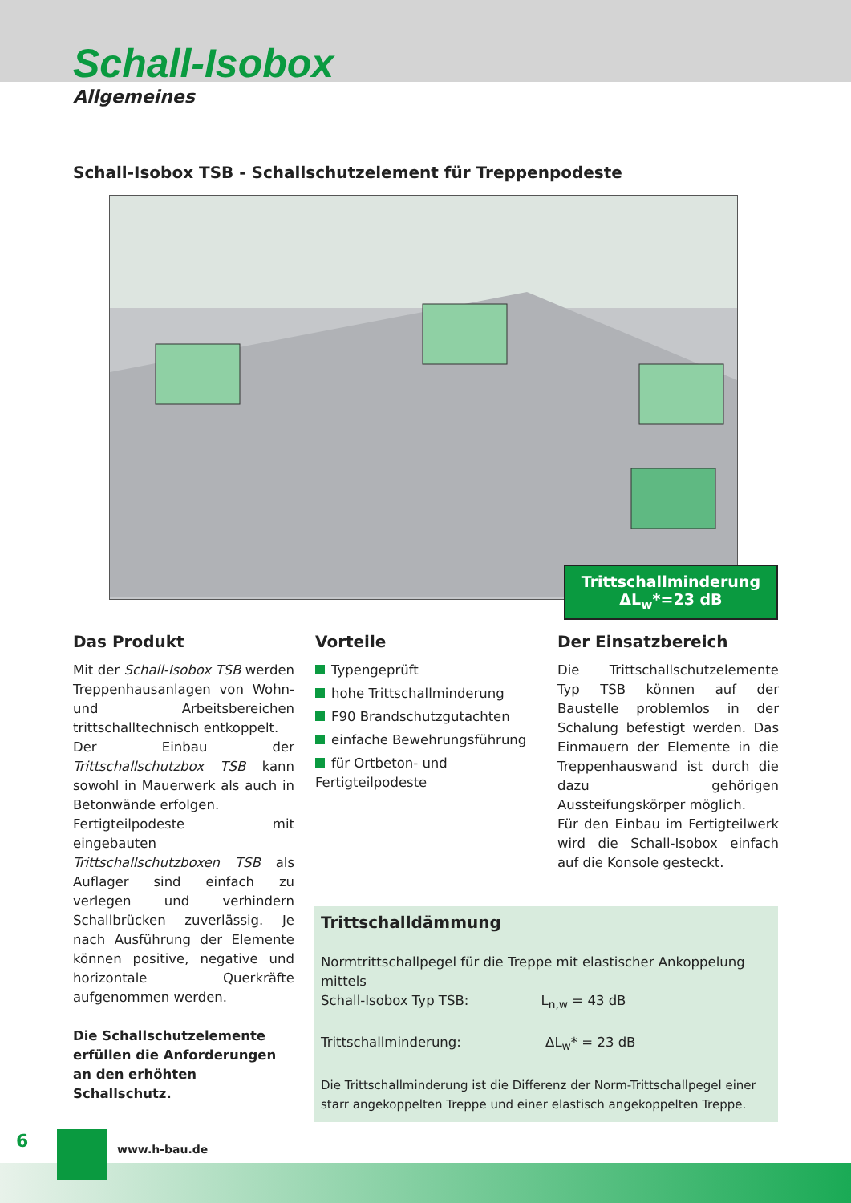Schall-Isobox
Allgemeines
Schall-Isobox TSB - Schallschutzelement für Treppenpodeste
Trittschallminderung
ΔL<sub>w</sub>*=23 dB
Das Produkt
Mit der Schall-Isobox TSB werden Treppenhausanlagen von Wohn- und Arbeitsbereichen trittschalltechnisch entkoppelt.
Der Einbau der Trittschallschutzbox TSB kann sowohl in Mauerwerk als auch in Betonwände erfolgen.
Fertigteilpodeste mit eingebauten Trittschallschutzboxen TSB als Aufla­ger sind einfach zu verlegen und ver­hindern Schallbrücken zuverlässig. Je nach Ausführung der Elemente können positive, negative und hori­zontale Querkräfte aufgenommen werden.
Die Schallschutzelemente erfüllen die Anforderungen an den erhöhten Schallschutz.
Vorteile
Typengeprüft
hohe Trittschallminderung
F90 Brandschutzgutachten
einfache Bewehrungsführung
für Ortbeton- und Fertigteilpodeste
Der Einsatzbereich
Die Trittschallschutzelemente Typ TSB können auf der Baustelle problemlos in der Schalung befestigt werden. Das Einmauern der Elemente in die Treppenhauswand ist durch die dazu gehörigen Aussteifungskörper mög­lich.
Für den Einbau im Fertigteilwerk wird die Schall-Isobox einfach auf die Kon­sole gesteckt.
Trittschalldämmung
Normtrittschallpegel für die Treppe mit elastischer Ankoppelung mittels
Schall-Isobox Typ TSB: L<sub>n,w</sub> = 43 dB
Trittschallminderung: ΔL<sub>w</sub>* = 23 dB
Die Trittschallminderung ist die Differenz der Norm-Trittschallpegel einer starr ange­koppelten Treppe und einer elastisch angekoppelten Treppe.
6 www.h-bau.de